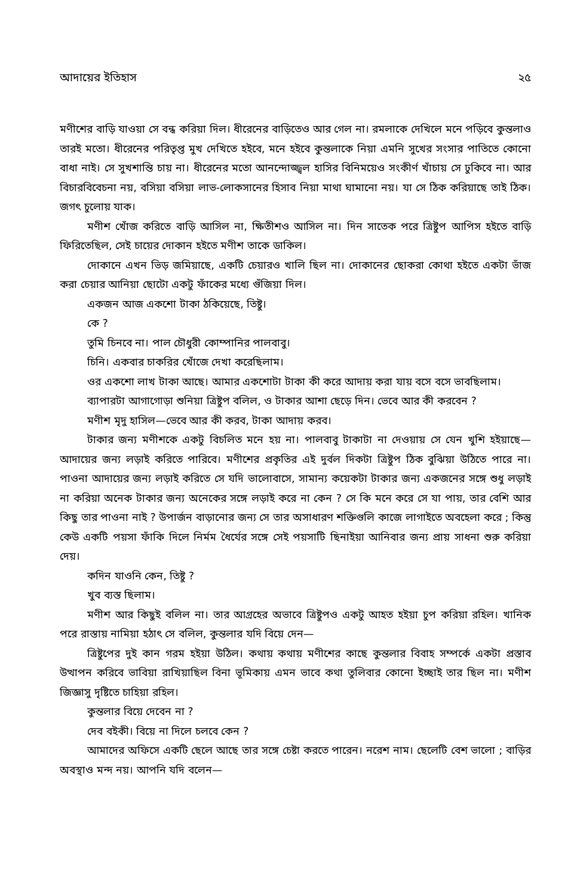আদায়ের ইতিহাস ২৫
মণীশের বাড়ি যাওয়া সে বন্ধ করিয়া দিল। ধীরেনের বাড়িতেও আর গেল না। রমলাকে দেখিলে মনে পড়িবে কুন্তলাও তারই মতো। ধীরেনের পরিতৃপ্ত মুখ দেখিতে হইবে, মনে হইবে কুন্তলাকে নিয়া এমনি সুখের সংসার পাতিতে কোনো বাধা নাই। সে সুখশান্তি চায় না। ধীরেনের মতো আনন্দোজ্জ্বল হাসির বিনিময়েও সংকীর্ণ খাঁচায় সে ঢুকিবে না। আর বিচারবিবেচনা নয়, বসিয়া বসিয়া লাভ-লোকসানের হিসাব নিয়া মাথা ঘামানো নয়। যা সে ঠিক করিয়াছে তাই ঠিক। জগৎ চুলোয় যাক।
মণীশ খোঁজ করিতে বাড়ি আসিল না, ক্ষিতীশও আসিল না। দিন সাতেক পরে ত্রিষ্টুপ আপিস হইতে বাড়ি ফিরিতেছিল, সেই চায়ের দোকান হইতে মণীশ তাকে ডাকিল।
দোকানে এখন ভিড় জমিয়াছে, একটি চেয়ারও খালি ছিল না। দোকানের ছোকরা কোথা হইতে একটা ভাঁজ করা চেয়ার আনিয়া ছোটো একটু ফাঁকের মধ্যে গুঁজিয়া দিল।
একজন আজ একশো টাকা ঠকিয়েছে, তিষ্টু।
কে ?
তুমি চিনবে না। পাল চৌধুরী কোম্পানির পালবাবু।
চিনি। একবার চাকরির খোঁজে দেখা করেছিলাম।
ওর একশো লাখ টাকা আছে। আমার একশোটা টাকা কী করে আদায় করা যায় বসে বসে ভাবছিলাম।
ব্যাপারটা আগাগোড়া শুনিয়া ত্রিষ্টুপ বলিল, ও টাকার আশা ছেড়ে দিন। ভেবে আর কী করবেন ?
মণীশ মৃদু হাসিল—ভেবে আর কী করব, টাকা আদায় করব।
টাকার জন্য মণীশকে একটু বিচলিত মনে হয় না। পালবাবু টাকাটা না দেওয়ায় সে যেন খুশি হইয়াছে—আদায়ের জন্য লড়াই করিতে পারিবে। মণীশের প্রকৃতির এই দুর্বল দিকটা ত্রিষ্টুপ ঠিক বুঝিয়া উঠিতে পারে না। পাওনা আদায়ের জন্য লড়াই করিতে সে যদি ভালোবাসে, সামান্য কয়েকটা টাকার জন্য একজনের সঙ্গে শুধু লড়াই না করিয়া অনেক টাকার জন্য অনেকের সঙ্গে লড়াই করে না কেন ? সে কি মনে করে সে যা পায়, তার বেশি আর কিছু তার পাওনা নাই ? উপার্জন বাড়ানোর জন্য সে তার অসাধারণ শক্তিগুলি কাজে লাগাইতে অবহেলা করে ; কিন্তু কেউ একটি পয়সা ফাঁকি দিলে নির্মম ধৈর্যের সঙ্গে সেই পয়সাটি ছিনাইয়া আনিবার জন্য প্রায় সাধনা শুরু করিয়া দেয়।
কদিন যাওনি কেন, তিষ্টু ?
খুব ব্যস্ত ছিলাম।
মণীশ আর কিছুই বলিল না। তার আগ্রহের অভাবে ত্রিষ্টুপও একটু আহত হইয়া চুপ করিয়া রহিল। খানিক পরে রাস্তায় নামিয়া হঠাৎ সে বলিল, কুন্তলার যদি বিয়ে দেন—
ত্রিষ্টুপের দুই কান গরম হইয়া উঠিল। কথায় কথায় মণীশের কাছে কুন্তলার বিবাহ সম্পর্কে একটা প্রস্তাব উত্থাপন করিবে ভাবিয়া রাখিয়াছিল বিনা ভূমিকায় এমন ভাবে কথা তুলিবার কোনো ইচ্ছাই তার ছিল না। মণীশ জিজ্ঞাসু দৃষ্টিতে চাহিয়া রহিল।
কুন্তলার বিয়ে দেবেন না ?
দেব বইকী। বিয়ে না দিলে চলবে কেন ?
আমাদের অফিসে একটি ছেলে আছে তার সঙ্গে চেষ্টা করতে পারেন। নরেশ নাম। ছেলেটি বেশ ভালো ; বাড়ির অবস্থাও মন্দ নয়। আপনি যদি বলেন—